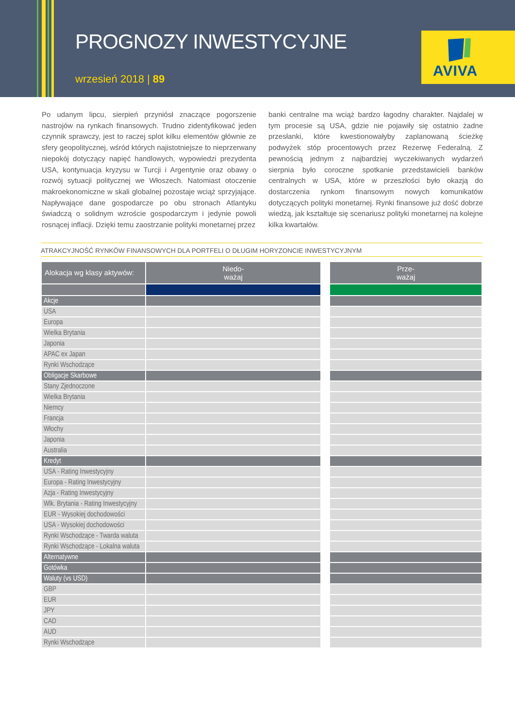PROGNOZY INWESTYCYJNE
wrzesień 2018 | 89
AVIVA
Po udanym lipcu, sierpień przyniósł znaczące pogorszenie nastrojów na rynkach finansowych. Trudno zidentyfikować jeden czynnik sprawczy, jest to raczej splot kilku elementów głównie ze sfery geopolitycznej, wśród których najistotniejsze to nieprzerwany niepokój dotyczący napięć handlowych, wypowiedzi prezydenta USA, kontynuacja kryzysu w Turcji i Argentynie oraz obawy o rozwój sytuacji politycznej we Włoszech. Natomiast otoczenie makroekonomiczne w skali globalnej pozostaje wciąż sprzyjające. Napływające dane gospodarcze po obu stronach Atlantyku świadczą o solidnym wzroście gospodarczym i jedynie powoli rosnącej inflacji. Dzięki temu zaostrzanie polityki monetarnej przez
banki centralne ma wciąż bardzo łagodny charakter. Najdalej w tym procesie są USA, gdzie nie pojawiły się ostatnio żadne przesłanki, które kwestionowałyby zaplanowaną ścieżkę podwyżek stóp procentowych przez Rezerwę Federalną. Z pewnością jednym z najbardziej wyczekiwanych wydarzeń sierpnia było coroczne spotkanie przedstawicieli banków centralnych w USA, które w przeszłości było okazją do dostarczenia rynkom finansowym nowych komunikatów dotyczących polityki monetarnej. Rynki finansowe już dość dobrze wiedzą, jak kształtuje się scenariusz polityki monetarnej na kolejne kilka kwartałów.
ATRAKCYJNOŚĆ RYNKÓW FINANSOWYCH DLA PORTFELI O DŁUGIM HORYZONCIE INWESTYCYJNYM
| Alokacja wg klasy aktywów: | Niedo- ważaj | | | | | | | | | | Prze- ważaj |
| --- | --- | --- | --- | --- | --- | --- | --- | --- | --- | --- | --- |
| Akcje | | | | | | | | | | | |
| USA | | | | | | | | | | | |
| Europa | | | | | | | | | | | |
| Wielka Brytania | | | | | | | | | | | |
| Japonia | | | | | | | | | | | |
| APAC ex Japan | | | | | | | | | | | |
| Rynki Wschodzące | | | | | | | | | | | |
| Obligacje Skarbowe | | | | | | | | | | | |
| Stany Zjednoczone | | | | | | | | | | | |
| Wielka Brytania | | | | | | | | | | | |
| Niemcy | | | | | | | | | | | |
| Francja | | | | | | | | | | | |
| Włochy | | | | | | | | | | | |
| Japonia | | | | | | | | | | | |
| Australia | | | | | | | | | | | |
| Kredyt | | | | | | | | | | | |
| USA - Rating Inwestycyjny | | | | | | | | | | | |
| Europa - Rating Inwestycyjny | | | | | | | | | | | |
| Azja - Rating Inwestycyjny | | | | | | | | | | | |
| Wlk. Brytania - Rating Inwestycyjny | | | | | | | | | | | |
| EUR - Wysokiej dochodowości | | | | | | | | | | | |
| USA - Wysokiej dochodowości | | | | | | | | | | | |
| Rynki Wschodzące - Twarda waluta | | | | | | | | | | | |
| Rynki Wschodzące - Lokalna waluta | | | | | | | | | | | |
| Alternatywne | | | | | | | | | | | |
| Gotówka | | | | | | | | | | | |
| Waluty (vs USD) | | | | | | | | | | | |
| GBP | | | | | | | | | | | |
| EUR | | | | | | | | | | | |
| JPY | | | | | | | | | | | |
| CAD | | | | | | | | | | | |
| AUD | | | | | | | | | | | |
| Rynki Wschodzące | | | | | | | | | | | |